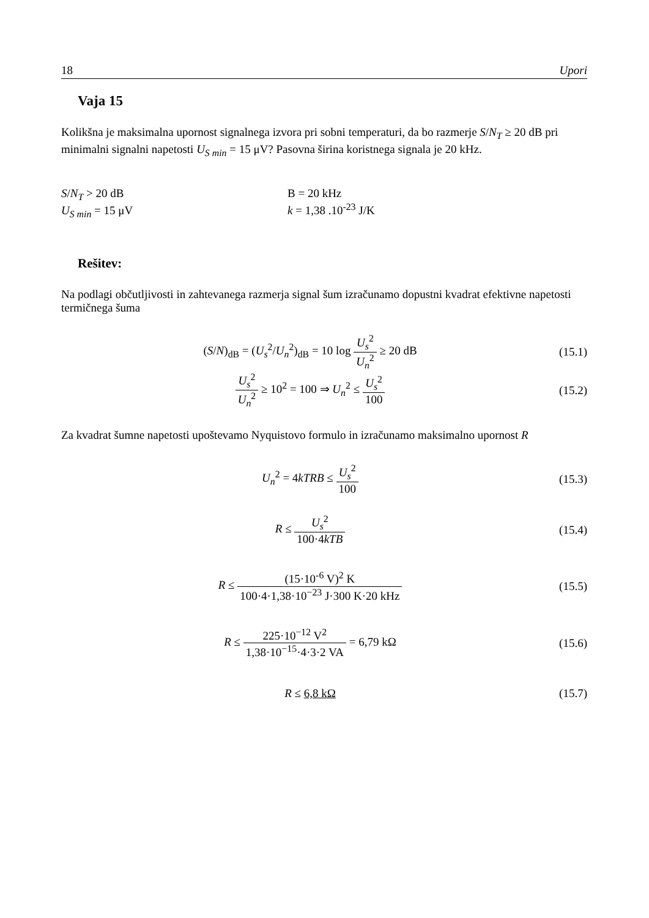18 Upori
Vaja 15
Kolikšna je maksimalna upornost signalnega izvora pri sobni temperaturi, da bo razmerje S/N<sub>T</sub> ≥ 20 dB pri minimalni signalni napetosti U<sub>S min</sub> = 15 μV? Pasovna širina koristnega signala je 20 kHz.
S/N<sub>T</sub> > 20 dB
U<sub>S min</sub> = 15 μV
B = 20 kHz
k = 1,38 .10<sup>-23</sup> J/K
Rešitev:
Na podlagi občutljivosti in zahtevanega razmerja signal šum izračunamo dopustni kvadrat efektivne napetosti termičnega šuma
(S/N)<sub>dB</sub> = (U<sub>s</sub><sup>2</sup>/U<sub>n</sub><sup>2</sup>)<sub>dB</sub> = 10 log U<sub>s</sub><sup>2</sup> U<sub>n</sub><sup>2</sup> ≥ 20 dB (15.1)
U<sub>s</sub><sup>2</sup> U<sub>n</sub><sup>2</sup> ≥ 10<sup>2</sup> = 100 ⇒ U<sub>n</sub><sup>2</sup> ≤ U<sub>s</sub><sup>2</sup> 100 (15.2)
Za kvadrat šumne napetosti upoštevamo Nyquistovo formulo in izračunamo maksimalno upornost R
U<sub>n</sub><sup>2</sup> = 4kTRB ≤ U<sub>s</sub><sup>2</sup> 100 (15.3)
R ≤ U<sub>s</sub><sup>2</sup> 100·4kTB (15.4)
R ≤ (15·10<sup>-6</sup> V)<sup>2</sup> K 100·4·1,38·10<sup>−23</sup> J·300 K·20 kHz (15.5)
R ≤ 225·10<sup>−12</sup> V<sup>2</sup> 1,38·10<sup>−15</sup>·4·3·2 VA = 6,79 kΩ (15.6)
R ≤ 6,8 kΩ (15.7)